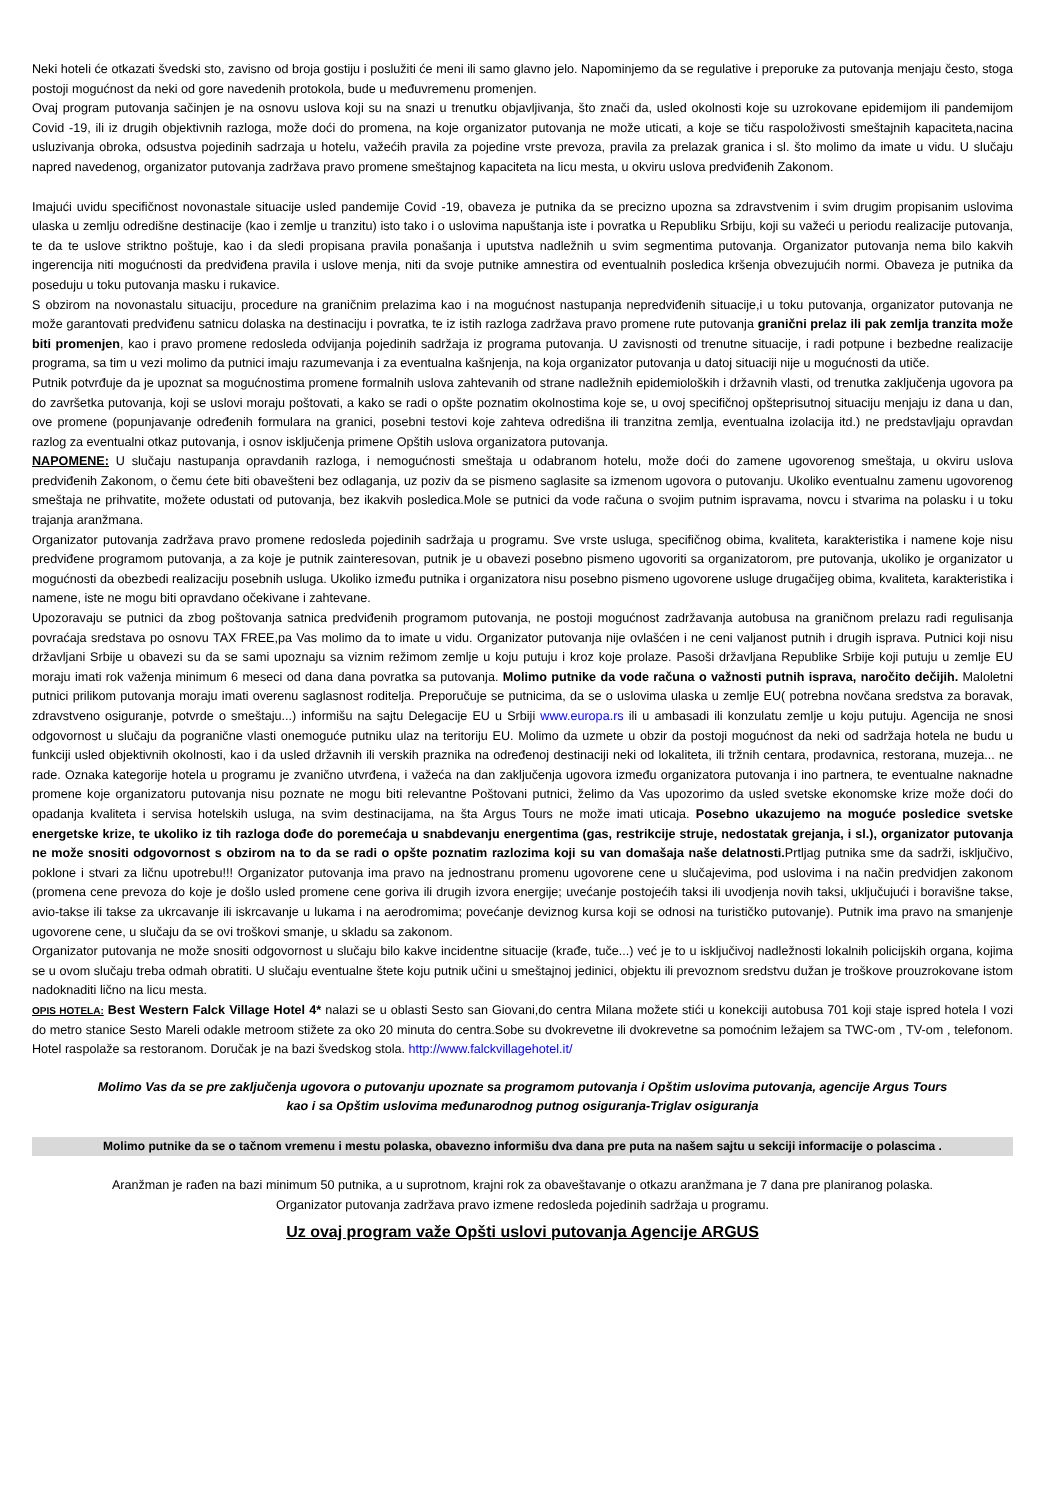Neki hoteli će otkazati švedski sto, zavisno od broja gostiju i poslužiti će meni ili samo glavno jelo. Napominjemo da se regulative i preporuke za putovanja menjaju često, stoga postoji mogućnost da neki od gore navedenih protokola, bude u međuvremenu promenjen.
Ovaj program putovanja sačinjen je na osnovu uslova koji su na snazi u trenutku objavljivanja, što znači da, usled okolnosti koje su uzrokovane epidemijom ili pandemijom Covid -19, ili iz drugih objektivnih razloga, može doći do promena, na koje organizator putovanja ne može uticati, a koje se tiču raspoloživosti smeštajnih kapaciteta,nacina usluzivanja obroka, odsustva pojedinih sadrzaja u hotelu, važećih pravila za pojedine vrste prevoza, pravila za prelazak granica i sl. što molimo da imate u vidu. U slučaju napred navedenog, organizator putovanja zadržava pravo promene smeštajnog kapaciteta na licu mesta, u okviru uslova predviđenih Zakonom.
Imajući uvidu specifičnost novonastale situacije usled pandemije Covid -19, obaveza je putnika da se precizno upozna sa zdravstvenim i svim drugim propisanim uslovima ulaska u zemlju odredišne destinacije (kao i zemlje u tranzitu) isto tako i o uslovima napuštanja iste i povratka u Republiku Srbiju, koji su važeći u periodu realizacije putovanja, te da te uslove striktno poštuje, kao i da sledi propisana pravila ponašanja i uputstva nadležnih u svim segmentima putovanja. Organizator putovanja nema bilo kakvih ingerencija niti mogućnosti da predviđena pravila i uslove menja, niti da svoje putnike amnestira od eventualnih posledica kršenja obvezujućih normi. Obaveza je putnika da poseduju u toku putovanja masku i rukavice.
S obzirom na novonastalu situaciju, procedure na graničnim prelazima kao i na mogućnost nastupanja nepredviđenih situacije,i u toku putovanja, organizator putovanja ne može garantovati predviđenu satnicu dolaska na destinaciju i povratka, te iz istih razloga zadržava pravo promene rute putovanja granični prelaz ili pak zemlja tranzita može biti promenjen, kao i pravo promene redosleda odvijanja pojedinih sadržaja iz programa putovanja. U zavisnosti od trenutne situacije, i radi potpune i bezbedne realizacije programa, sa tim u vezi molimo da putnici imaju razumevanja i za eventualna kašnjenja, na koja organizator putovanja u datoj situaciji nije u mogućnosti da utiče.
Putnik potvrđuje da je upoznat sa mogućnostima promene formalnih uslova zahtevanih od strane nadležnih epidemioloških i državnih vlasti, od trenutka zaključenja ugovora pa do završetka putovanja, koji se uslovi moraju poštovati, a kako se radi o opšte poznatim okolnostima koje se, u ovoj specifičnoj opšteprisutnoj situaciju menjaju iz dana u dan, ove promene (popunjavanje određenih formulara na granici, posebni testovi koje zahteva odredišna ili tranzitna zemlja, eventualna izolacija itd.) ne predstavljaju opravdan razlog za eventualni otkaz putovanja, i osnov isključenja primene Opštih uslova organizatora putovanja.
NAPOMENE: U slučaju nastupanja opravdanih razloga, i nemogućnosti smeštaja u odabranom hotelu, može doći do zamene ugovorenog smeštaja, u okviru uslova predviđenih Zakonom, o čemu ćete biti obavešteni bez odlaganja, uz poziv da se pismeno saglasite sa izmenom ugovora o putovanju. Ukoliko eventualnu zamenu ugovorenog smeštaja ne prihvatite, možete odustati od putovanja, bez ikakvih posledica.Mole se putnici da vode računa o svojim putnim ispravama, novcu i stvarima na polasku i u toku trajanja aranžmana.
Organizator putovanja zadržava pravo promene redosleda pojedinih sadržaja u programu. Sve vrste usluga, specifičnog obima, kvaliteta, karakteristika i namene koje nisu predviđene programom putovanja, a za koje je putnik zainteresovan, putnik je u obavezi posebno pismeno ugovoriti sa organizatorom, pre putovanja, ukoliko je organizator u mogućnosti da obezbedi realizaciju posebnih usluga. Ukoliko između putnika i organizatora nisu posebno pismeno ugovorene usluge drugačijeg obima, kvaliteta, karakteristika i namene, iste ne mogu biti opravdano očekivane i zahtevane.
Upozoravaju se putnici da zbog poštovanja satnica predviđenih programom putovanja, ne postoji mogućnost zadržavanja autobusa na graničnom prelazu radi regulisanja povraćaja sredstava po osnovu TAX FREE,pa Vas molimo da to imate u vidu. Organizator putovanja nije ovlašćen i ne ceni valjanost putnih i drugih isprava. Putnici koji nisu državljani Srbije u obavezi su da se sami upoznaju sa viznim režimom zemlje u koju putuju i kroz koje prolaze. Pasoši državljana Republike Srbije koji putuju u zemlje EU moraju imati rok važenja minimum 6 meseci od dana dana povratka sa putovanja. Molimo putnike da vode računa o važnosti putnih isprava, naročito dečijih. Maloletni putnici prilikom putovanja moraju imati overenu saglasnost roditelja. Preporučuje se putnicima, da se o uslovima ulaska u zemlje EU( potrebna novčana sredstva za boravak, zdravstveno osiguranje, potvrde o smeštaju...) informišu na sajtu Delegacije EU u Srbiji www.europa.rs ili u ambasadi ili konzulatu zemlje u koju putuju. Agencija ne snosi odgovornost u slučaju da pogranične vlasti onemoguće putniku ulaz na teritoriju EU. Molimo da uzmete u obzir da postoji mogućnost da neki od sadržaja hotela ne budu u funkciji usled objektivnih okolnosti, kao i da usled državnih ili verskih praznika na određenoj destinaciji neki od lokaliteta, ili tržnih centara, prodavnica, restorana, muzeja... ne rade. Oznaka kategorije hotela u programu je zvanično utvrđena, i važeća na dan zaključenja ugovora između organizatora putovanja i ino partnera, te eventualne naknadne promene koje organizatoru putovanja nisu poznate ne mogu biti relevantne Poštovani putnici, želimo da Vas upozorimo da usled svetske ekonomske krize može doći do opadanja kvaliteta i servisa hotelskih usluga, na svim destinacijama, na šta Argus Tours ne može imati uticaja. Posebno ukazujemo na moguće posledice svetske energetske krize, te ukoliko iz tih razloga dođe do poremećaja u snabdevanju energentima (gas, restrikcije struje, nedostatak grejanja, i sl.), organizator putovanja ne može snositi odgovornost s obzirom na to da se radi o opšte poznatim razlozima koji su van domašaja naše delatnosti. Prtljag putnika sme da sadrži, isključivo, poklone i stvari za ličnu upotrebu!!! Organizator putovanja ima pravo na jednostranu promenu ugovorene cene u slučajevima, pod uslovima i na način predvidjen zakonom (promena cene prevoza do koje je došlo usled promene cene goriva ili drugih izvora energije; uvećanje postojećih taksi ili uvodjenja novih taksi, uključujući i boravišne takse, avio-takse ili takse za ukrcavanje ili iskrcavanje u lukama i na aerodromima; povećanje deviznog kursa koji se odnosi na turističko putovanje). Putnik ima pravo na smanjenje ugovorene cene, u slučaju da se ovi troškovi smanje, u skladu sa zakonom.
Organizator putovanja ne može snositi odgovornost u slučaju bilo kakve incidentne situacije (krađe, tuče...) već je to u isključivoj nadležnosti lokalnih policijskih organa, kojima se u ovom slučaju treba odmah obratiti. U slučaju eventualne štete koju putnik učini u smeštajnoj jedinici, objektu ili prevoznom sredstvu dužan je troškove prouzrokovane istom nadoknaditi lično na licu mesta.
OPIS HOTELA: Best Western Falck Village Hotel 4* nalazi se u oblasti Sesto san Giovani,do centra Milana možete stići u konekciji autobusa 701 koji staje ispred hotela I vozi do metro stanice Sesto Mareli odakle metroom stižete za oko 20 minuta do centra.Sobe su dvokrevetne ili dvokrevetne sa pomoćnim ležajem sa TWC-om , TV-om , telefonom. Hotel raspolaže sa restoranom. Doručak je na bazi švedskog stola. http://www.falckvillagehotel.it/
Molimo Vas da se pre zaključenja ugovora o putovanju upoznate sa programom putovanja i Opštim uslovima putovanja, agencije Argus Tours
kao i sa Opštim uslovima međunarodnog putnog osiguranja-Triglav osiguranja
Molimo putnike da se o tačnom vremenu i mestu polaska, obavezno informišu dva dana pre puta na našem sajtu u sekciji informacije o polascima .
Aranžman je rađen na bazi minimum 50 putnika, a u suprotnom, krajni rok za obaveštavanje o otkazu aranžmana je 7 dana pre planiranog polaska.
Organizator putovanja zadržava pravo izmene redosleda pojedinih sadržaja u programu.
Uz ovaj program važe Opšti uslovi putovanja Agencije ARGUS